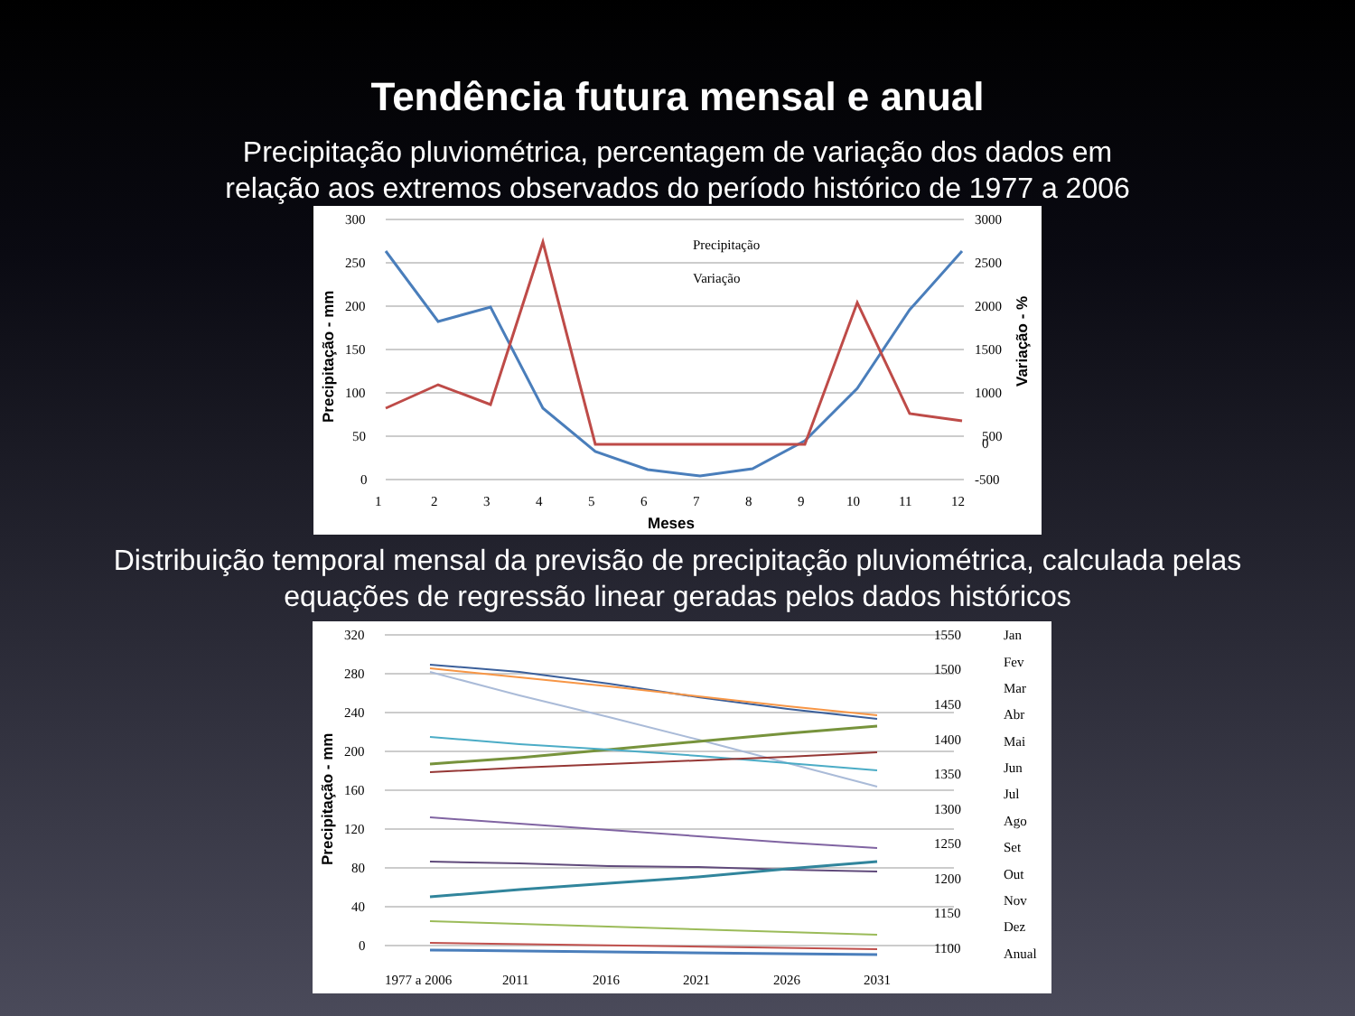Tendência futura mensal e anual
Precipitação pluviométrica, percentagem de variação dos dados em
relação aos extremos observados do período histórico de 1977 a 2006
300
250
200
150
100
50
0
3000
2500
2000
1500
1000
500
0
-500
1
2
3
4
5
6
7
8
9
10
11
12
Meses
Precipitação
Variação
Precipitação - mm
Variação - %
Distribuição temporal mensal da previsão de precipitação pluviométrica, calculada pelas
equações de regressão linear geradas pelos dados históricos
320
280
240
200
160
120
80
40
0
1550
1500
1450
1400
1350
1300
1250
1200
1150
1100
1977 a 2006
2011
2016
2021
2026
2031
Jan
Fev
Mar
Abr
Mai
Jun
Jul
Ago
Set
Out
Nov
Dez
Anual
Precipitação - mm